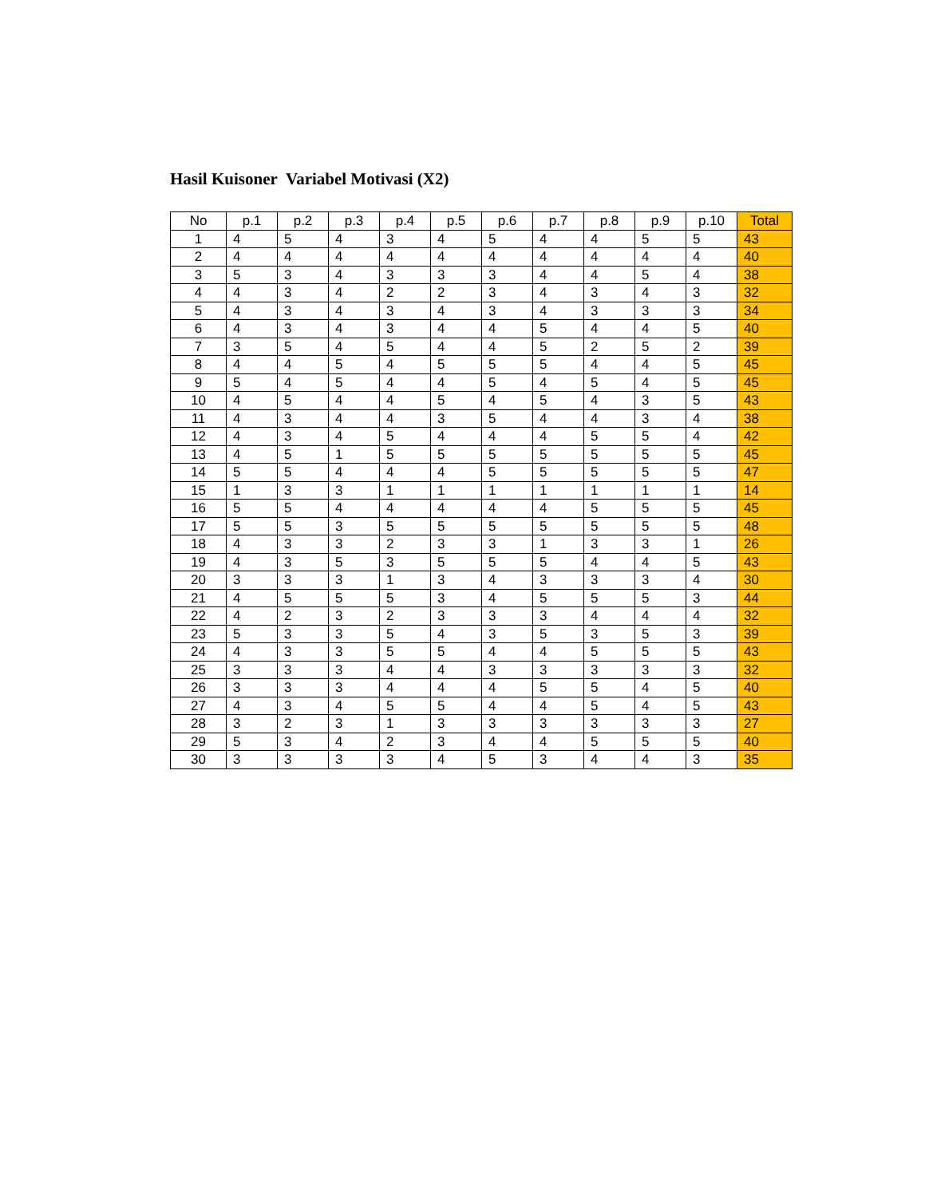Hasil Kuisoner Variabel Motivasi (X2)
| No | p.1 | p.2 | p.3 | p.4 | p.5 | p.6 | p.7 | p.8 | p.9 | p.10 | Total |
| --- | --- | --- | --- | --- | --- | --- | --- | --- | --- | --- | --- |
| 1 | 4 | 5 | 4 | 3 | 4 | 5 | 4 | 4 | 5 | 5 | 43 |
| 2 | 4 | 4 | 4 | 4 | 4 | 4 | 4 | 4 | 4 | 4 | 40 |
| 3 | 5 | 3 | 4 | 3 | 3 | 3 | 4 | 4 | 5 | 4 | 38 |
| 4 | 4 | 3 | 4 | 2 | 2 | 3 | 4 | 3 | 4 | 3 | 32 |
| 5 | 4 | 3 | 4 | 3 | 4 | 3 | 4 | 3 | 3 | 3 | 34 |
| 6 | 4 | 3 | 4 | 3 | 4 | 4 | 5 | 4 | 4 | 5 | 40 |
| 7 | 3 | 5 | 4 | 5 | 4 | 4 | 5 | 2 | 5 | 2 | 39 |
| 8 | 4 | 4 | 5 | 4 | 5 | 5 | 5 | 4 | 4 | 5 | 45 |
| 9 | 5 | 4 | 5 | 4 | 4 | 5 | 4 | 5 | 4 | 5 | 45 |
| 10 | 4 | 5 | 4 | 4 | 5 | 4 | 5 | 4 | 3 | 5 | 43 |
| 11 | 4 | 3 | 4 | 4 | 3 | 5 | 4 | 4 | 3 | 4 | 38 |
| 12 | 4 | 3 | 4 | 5 | 4 | 4 | 4 | 5 | 5 | 4 | 42 |
| 13 | 4 | 5 | 1 | 5 | 5 | 5 | 5 | 5 | 5 | 5 | 45 |
| 14 | 5 | 5 | 4 | 4 | 4 | 5 | 5 | 5 | 5 | 5 | 47 |
| 15 | 1 | 3 | 3 | 1 | 1 | 1 | 1 | 1 | 1 | 1 | 14 |
| 16 | 5 | 5 | 4 | 4 | 4 | 4 | 4 | 5 | 5 | 5 | 45 |
| 17 | 5 | 5 | 3 | 5 | 5 | 5 | 5 | 5 | 5 | 5 | 48 |
| 18 | 4 | 3 | 3 | 2 | 3 | 3 | 1 | 3 | 3 | 1 | 26 |
| 19 | 4 | 3 | 5 | 3 | 5 | 5 | 5 | 4 | 4 | 5 | 43 |
| 20 | 3 | 3 | 3 | 1 | 3 | 4 | 3 | 3 | 3 | 4 | 30 |
| 21 | 4 | 5 | 5 | 5 | 3 | 4 | 5 | 5 | 5 | 3 | 44 |
| 22 | 4 | 2 | 3 | 2 | 3 | 3 | 3 | 4 | 4 | 4 | 32 |
| 23 | 5 | 3 | 3 | 5 | 4 | 3 | 5 | 3 | 5 | 3 | 39 |
| 24 | 4 | 3 | 3 | 5 | 5 | 4 | 4 | 5 | 5 | 5 | 43 |
| 25 | 3 | 3 | 3 | 4 | 4 | 3 | 3 | 3 | 3 | 3 | 32 |
| 26 | 3 | 3 | 3 | 4 | 4 | 4 | 5 | 5 | 4 | 5 | 40 |
| 27 | 4 | 3 | 4 | 5 | 5 | 4 | 4 | 5 | 4 | 5 | 43 |
| 28 | 3 | 2 | 3 | 1 | 3 | 3 | 3 | 3 | 3 | 3 | 27 |
| 29 | 5 | 3 | 4 | 2 | 3 | 4 | 4 | 5 | 5 | 5 | 40 |
| 30 | 3 | 3 | 3 | 3 | 4 | 5 | 3 | 4 | 4 | 3 | 35 |